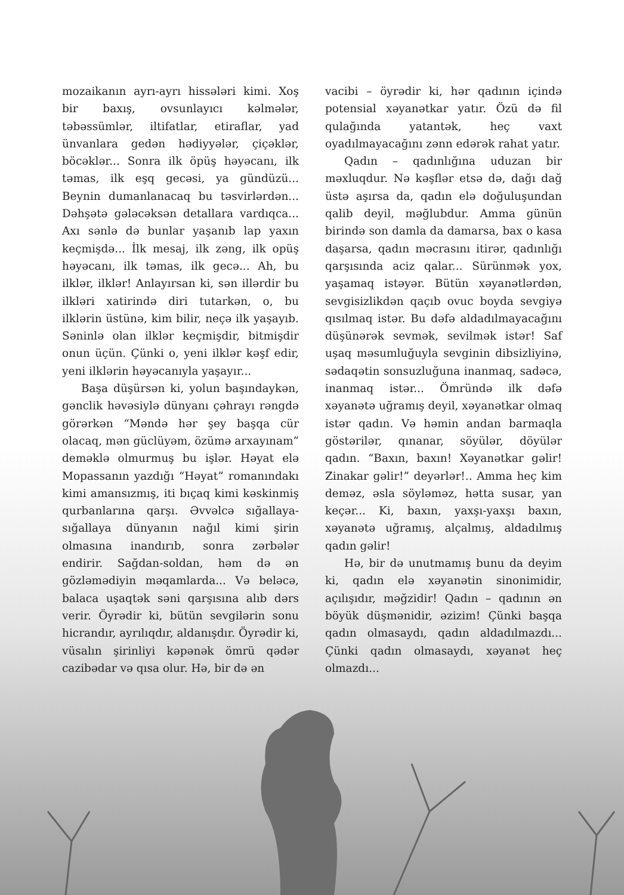mozaikanın ayrı-ayrı hissələri kimi. Xoş bir baxış, ovsunlayıcı kəlmələr, təbəssümlər, iltifatlar, etiraflar, yad ünvanlara gedən hədiyyələr, çiçəklər, böcəklər... Sonra ilk öpüş həyəcanı, ilk təmas, ilk eşq gecəsi, ya gündüzü... Beynin dumanlanacaq bu təsvirlərdən... Dəhşətə gələcəksən detallara vardıqca... Axı sənlə də bunlar yaşanıb lap yaxın keçmişdə... İlk mesaj, ilk zəng, ilk opüş həyəcanı, ilk təmas, ilk gecə... Ah, bu ilklər, ilklər! Anlayırsan ki, sən illərdir bu ilkləri xatirində diri tutarkən, o, bu ilklərin üstünə, kim bilir, neçə ilk yaşayıb. Səninlə olan ilklər keçmişdir, bitmişdir onun üçün. Çünki o, yeni ilklər kəşf edir, yeni ilklərin həyəcanıyla yaşayır...
Başa düşürsən ki, yolun başındaykən, gənclik həvəsiylə dünyanı çəhrayı rəngdə görərkən “Məndə hər şey başqa cür olacaq, mən güclüyəm, özümə arxayınam” deməklə olmurmuş bu işlər. Həyat elə Mopassanın yazdığı “Həyat” romanındakı kimi amansızmış, iti bıçaq kimi kəskinmiş qurbanlarına qarşı. Əvvəlcə sığallaya-sığallaya dünyanın nağıl kimi şirin olmasına inandırıb, sonra zərbələr endirir. Sağdan-soldan, həm də ən gözləmədiyin məqamlarda... Və beləcə, balaca uşaqtək səni qarşısına alıb dərs verir. Öyrədir ki, bütün sevgilərin sonu hicrandır, ayrılıqdır, aldanışdır. Öyrədir ki, vüsalın şirinliyi kəpənək ömrü qədər cazibədar və qısa olur. Hə, bir də ən
vacibi – öyrədir ki, hər qadının içində potensial xəyanətkar yatır. Özü də fil qulağında yatantək, heç vaxt oyadılmayacağını zənn edərək rahat yatır.
Qadın – qadınlığına uduzan bir məxluqdur. Nə kəşflər etsə də, dağı dağ üstə aşırsa da, qadın elə doğuluşundan qalib deyil, məğlubdur. Amma günün birində son damla da damarsa, bax o kasa daşarsa, qadın məcrasını itirər, qadınlığı qarşısında aciz qalar... Sürünmək yox, yaşamaq istəyər. Bütün xəyanətlərdən, sevgisizlikdən qaçıb ovuc boyda sevgiyə qısılmaq istər. Bu dəfə aldadılmayacağını düşünərək sevmək, sevilmək istər! Saf uşaq məsumluğuyla sevginin dibsizliyinə, sədaqətin sonsuzluğuna inanmaq, sadəcə, inanmaq istər... Ömründə ilk dəfə xəyanətə uğramış deyil, xəyanətkar olmaq istər qadın. Və həmin andan barmaqla göstərilər, qınanar, söyülər, döyülər qadın. “Baxın, baxın! Xəyanətkar gəlir! Zinakar gəlir!” deyərlər!.. Amma heç kim deməz, əsla söyləməz, hətta susar, yan keçər... Ki, baxın, yaxşı-yaxşı baxın, xəyanətə uğramış, alçalmış, aldadılmış qadın gəlir!
Hə, bir də unutmamış bunu da deyim ki, qadın elə xəyanətin sinonimidir, açılışıdır, məğzidir! Qadın – qadının ən böyük düşmənidir, əzizim! Çünki başqa qadın olmasaydı, qadın aldadılmazdı... Çünki qadın olmasaydı, xəyanət heç olmazdı...